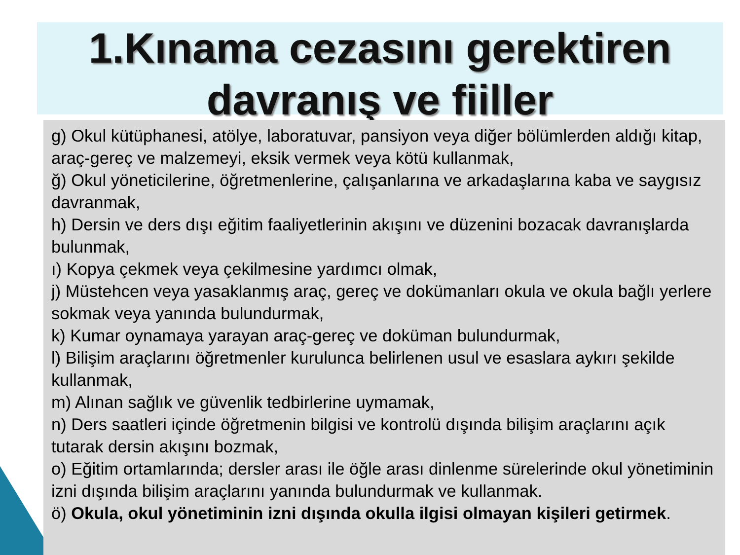1.Kınama cezasını gerektiren davranış ve fiiller
g) Okul kütüphanesi, atölye, laboratuvar, pansiyon veya diğer bölümlerden aldığı kitap, araç-gereç ve malzemeyi, eksik vermek veya kötü kullanmak,
ğ) Okul yöneticilerine, öğretmenlerine, çalışanlarına ve arkadaşlarına kaba ve saygısız davranmak,
h) Dersin ve ders dışı eğitim faaliyetlerinin akışını ve düzenini bozacak davranışlarda bulunmak,
ı) Kopya çekmek veya çekilmesine yardımcı olmak,
j) Müstehcen veya yasaklanmış araç, gereç ve dokümanları okula ve okula bağlı yerlere sokmak veya yanında bulundurmak,
k) Kumar oynamaya yarayan araç-gereç ve doküman bulundurmak,
l) Bilişim araçlarını öğretmenler kurulunca belirlenen usul ve esaslara aykırı şekilde kullanmak,
m) Alınan sağlık ve güvenlik tedbirlerine uymamak,
n) Ders saatleri içinde öğretmenin bilgisi ve kontrolü dışında bilişim araçlarını açık tutarak dersin akışını bozmak,
o) Eğitim ortamlarında; dersler arası ile öğle arası dinlenme sürelerinde okul yönetiminin izni dışında bilişim araçlarını yanında bulundurmak ve kullanmak.
ö) Okula, okul yönetiminin izni dışında okulla ilgisi olmayan kişileri getirmek.